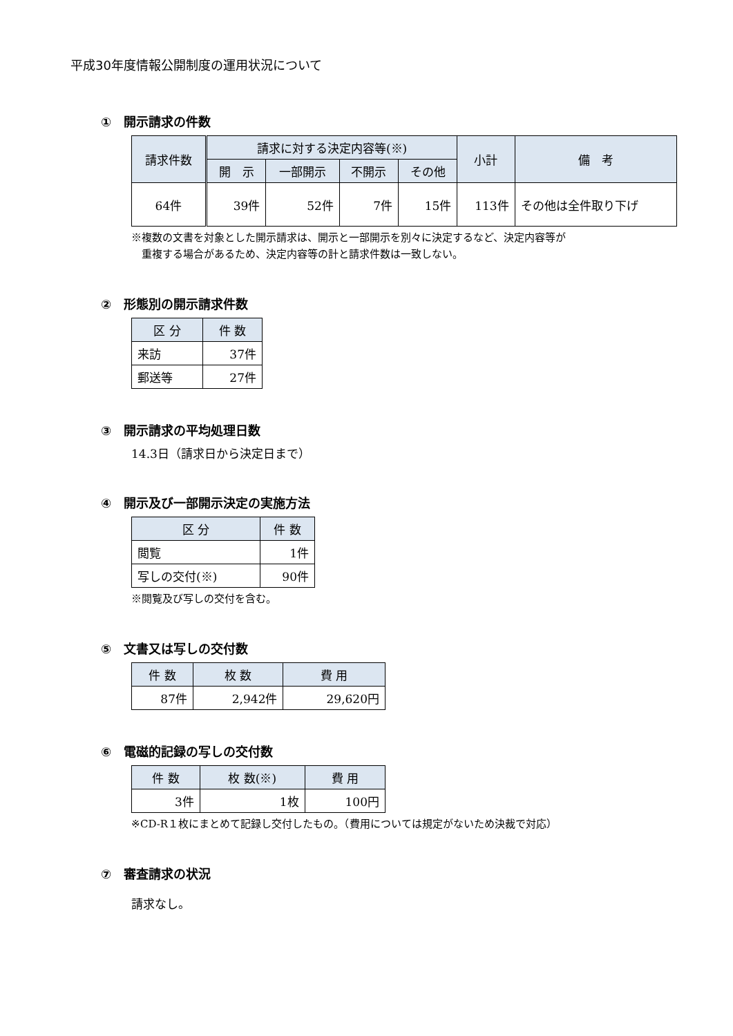平成30年度情報公開制度の運用状況について
①　開示請求の件数
| 請求件数 | 請求に対する決定内容等(※) | | | | 小計 | 備 考 |
| --- | --- | --- | --- | --- | --- | --- |
| | 開 示 | 一部開示 | 不開示 | その他 | | |
| 64件 | 39件 | 52件 | 7件 | 15件 | 113件 | その他は全件取り下げ |
※複数の文書を対象とした開示請求は、開示と一部開示を別々に決定するなど、決定内容等が
　重複する場合があるため、決定内容等の計と請求件数は一致しない。
②　形態別の開示請求件数
| 区 分 | 件 数 |
| --- | --- |
| 来訪 | 37件 |
| 郵送等 | 27件 |
③　開示請求の平均処理日数
14.3日（請求日から決定日まで）
④　開示及び一部開示決定の実施方法
| 区 分 | 件 数 |
| --- | --- |
| 閲覧 | 1件 |
| 写しの交付(※) | 90件 |
※閲覧及び写しの交付を含む。
⑤　文書又は写しの交付数
| 件 数 | 枚 数 | 費 用 |
| --- | --- | --- |
| 87件 | 2,942件 | 29,620円 |
⑥　電磁的記録の写しの交付数
| 件 数 | 枚 数(※) | 費 用 |
| --- | --- | --- |
| 3件 | 1枚 | 100円 |
※CD-R１枚にまとめて記録し交付したもの。（費用については規定がないため決裁で対応）
⑦　審査請求の状況
請求なし。